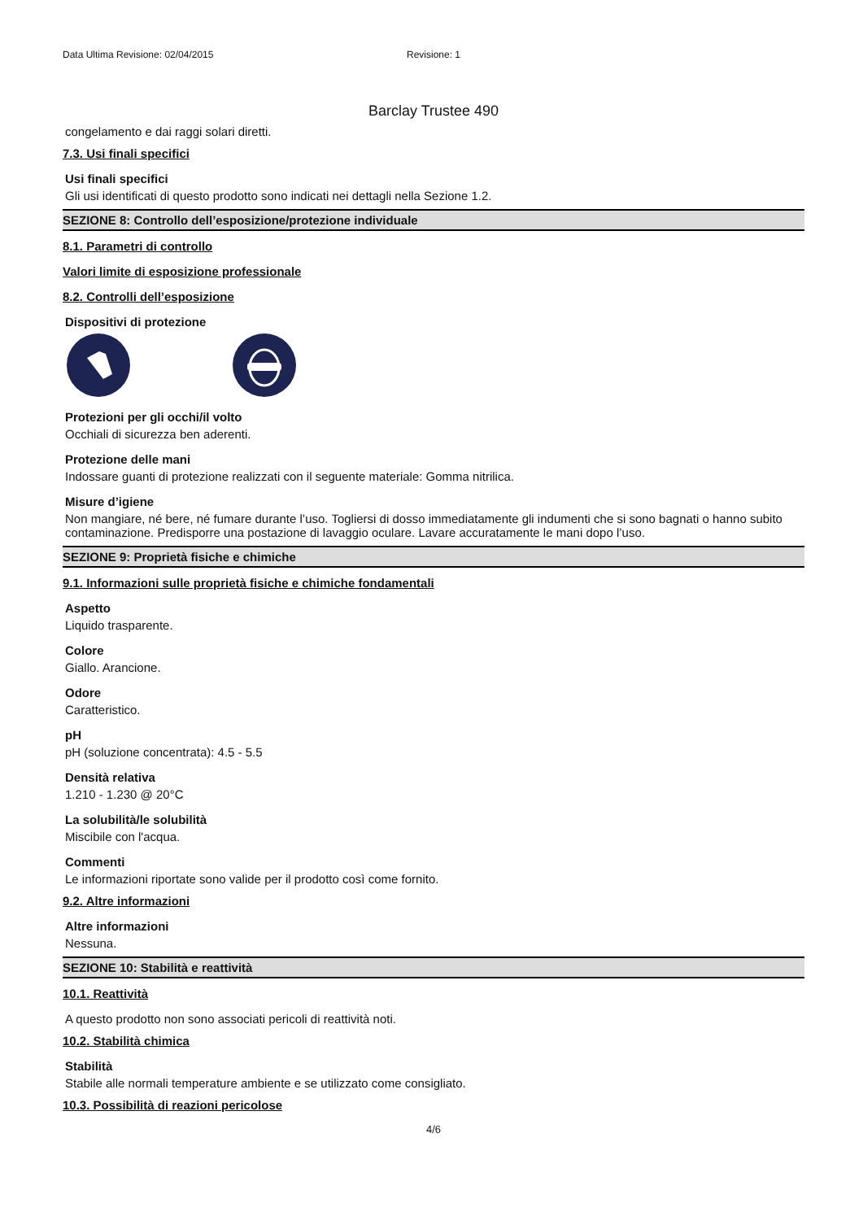Data Ultima Revisione: 02/04/2015 Revisione: 1
Barclay Trustee 490
congelamento e dai raggi solari diretti.
7.3. Usi finali specifici
Usi finali specifici
Gli usi identificati di questo prodotto sono indicati nei dettagli nella Sezione 1.2.
SEZIONE 8: Controllo dell’esposizione/protezione individuale
8.1. Parametri di controllo
Valori limite di esposizione professionale
8.2. Controlli dell’esposizione
Dispositivi di protezione
Protezioni per gli occhi/il volto
Occhiali di sicurezza ben aderenti.
Protezione delle mani
Indossare guanti di protezione realizzati con il seguente materiale: Gomma nitrilica.
Misure d’igiene
Non mangiare, né bere, né fumare durante l’uso. Togliersi di dosso immediatamente gli indumenti che si sono bagnati o hanno subito contaminazione. Predisporre una postazione di lavaggio oculare. Lavare accuratamente le mani dopo l’uso.
SEZIONE 9: Proprietà fisiche e chimiche
9.1. Informazioni sulle proprietà fisiche e chimiche fondamentali
Aspetto
Liquido trasparente.
Colore
Giallo. Arancione.
Odore
Caratteristico.
pH
pH (soluzione concentrata): 4.5 - 5.5
Densità relativa
1.210 - 1.230 @ 20°C
La solubilità/le solubilità
Miscibile con l'acqua.
Commenti
Le informazioni riportate sono valide per il prodotto così come fornito.
9.2. Altre informazioni
Altre informazioni
Nessuna.
SEZIONE 10: Stabilità e reattività
10.1. Reattività
A questo prodotto non sono associati pericoli di reattività noti.
10.2. Stabilità chimica
Stabilità
Stabile alle normali temperature ambiente e se utilizzato come consigliato.
10.3. Possibilità di reazioni pericolose
4/6